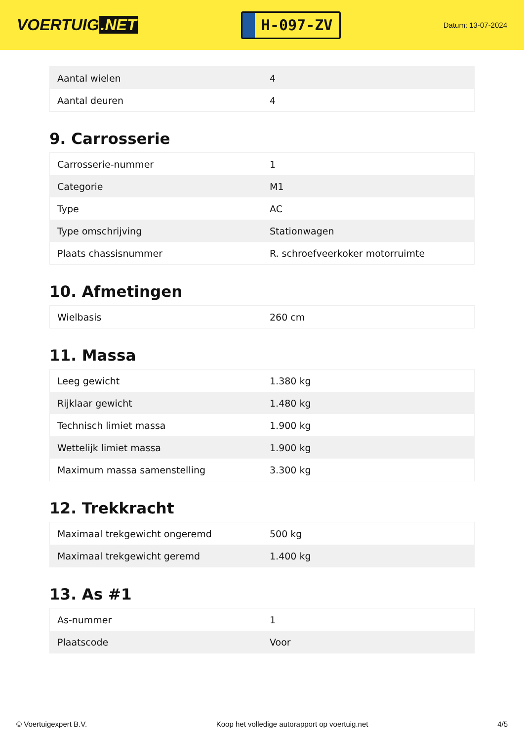VOERTUIG.NET
H-097-ZV
Datum: 13-07-2024
| Aantal wielen | 4 |
| Aantal deuren | 4 |
9. Carrosserie
| Carrosserie-nummer | 1 |
| Categorie | M1 |
| Type | AC |
| Type omschrijving | Stationwagen |
| Plaats chassisnummer | R. schroefveerkoker motorruimte |
10. Afmetingen
| Wielbasis | 260 cm |
11. Massa
| Leeg gewicht | 1.380 kg |
| Rijklaar gewicht | 1.480 kg |
| Technisch limiet massa | 1.900 kg |
| Wettelijk limiet massa | 1.900 kg |
| Maximum massa samenstelling | 3.300 kg |
12. Trekkracht
| Maximaal trekgewicht ongeremd | 500 kg |
| Maximaal trekgewicht geremd | 1.400 kg |
13. As #1
| As-nummer | 1 |
| Plaatscode | Voor |
© Voertuigexpert B.V. Koop het volledige autorapport op voertuig.net 4/5